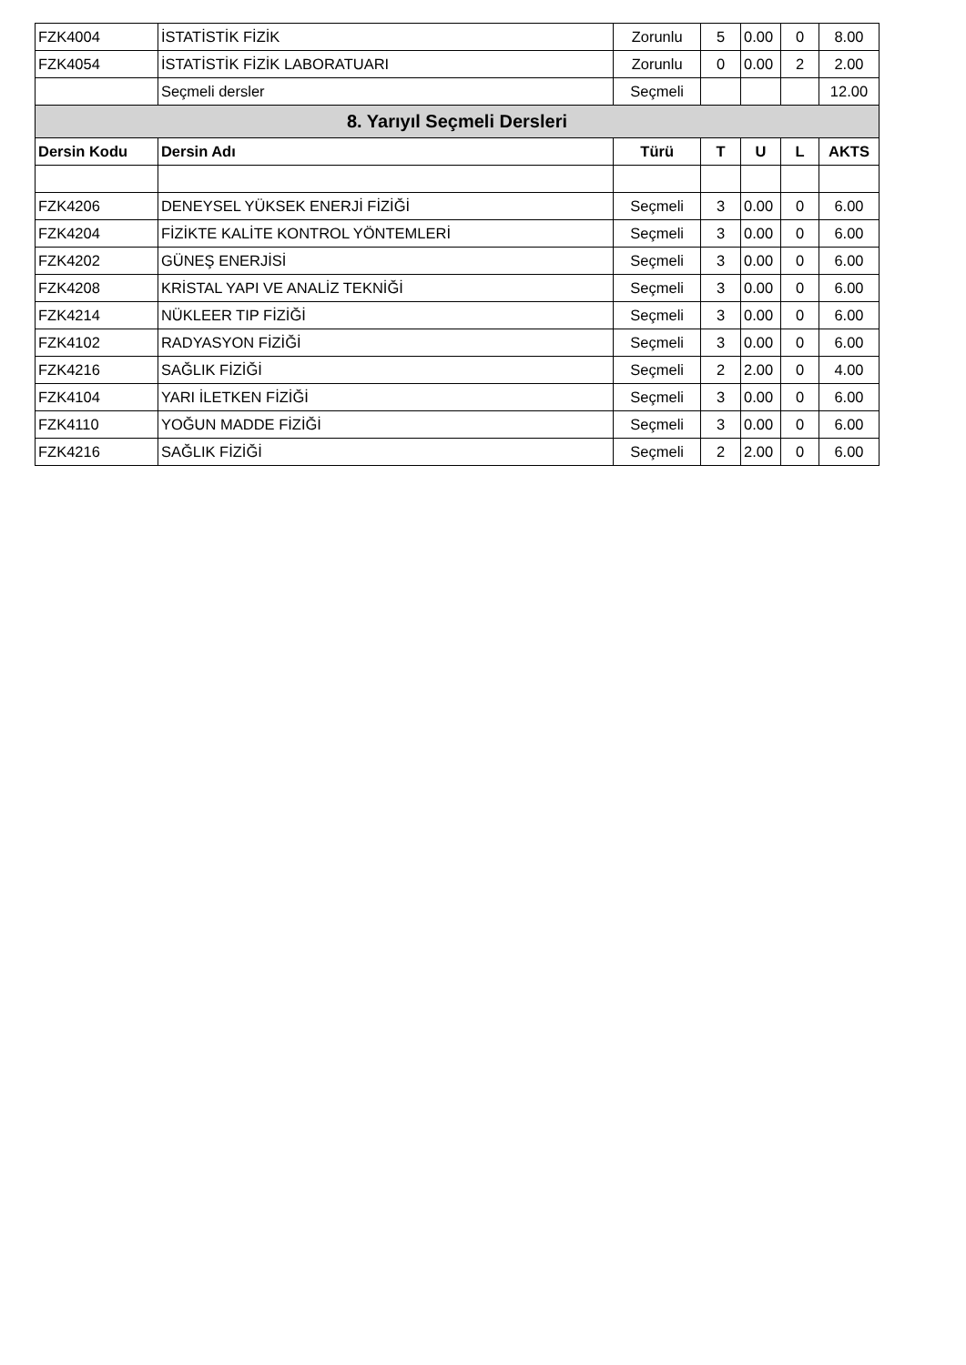| FZK4004 | İSTATİSTİK FİZİK | Zorunlu | 5 | 0.00 | 0 | 8.00 |
| FZK4054 | İSTATİSTİK FİZİK LABORATUARI | Zorunlu | 0 | 0.00 | 2 | 2.00 |
| | Seçmeli dersler | Seçmeli | | | | 12.00 |
| 8. Yarıyıl Seçmeli Dersleri | | | | | | |
| Dersin Kodu | Dersin Adı | Türü | T | U | L | AKTS |
| FZK4206 | DENEYSEL YÜKSEK ENERJİ FİZİĞİ | Seçmeli | 3 | 0.00 | 0 | 6.00 |
| FZK4204 | FİZİKTE KALİTE KONTROL YÖNTEMLERİ | Seçmeli | 3 | 0.00 | 0 | 6.00 |
| FZK4202 | GÜNEŞ ENERJİSİ | Seçmeli | 3 | 0.00 | 0 | 6.00 |
| FZK4208 | KRİSTAL YAPI VE ANALİZ TEKNİĞİ | Seçmeli | 3 | 0.00 | 0 | 6.00 |
| FZK4214 | NÜKLEER TIP FİZİĞİ | Seçmeli | 3 | 0.00 | 0 | 6.00 |
| FZK4102 | RADYASYON FİZİĞİ | Seçmeli | 3 | 0.00 | 0 | 6.00 |
| FZK4216 | SAĞLIK FİZİĞİ | Seçmeli | 2 | 2.00 | 0 | 4.00 |
| FZK4104 | YARI İLETKEN FİZİĞİ | Seçmeli | 3 | 0.00 | 0 | 6.00 |
| FZK4110 | YOĞUN MADDE FİZİĞİ | Seçmeli | 3 | 0.00 | 0 | 6.00 |
| FZK4216 | SAĞLIK FİZİĞİ | Seçmeli | 2 | 2.00 | 0 | 6.00 |